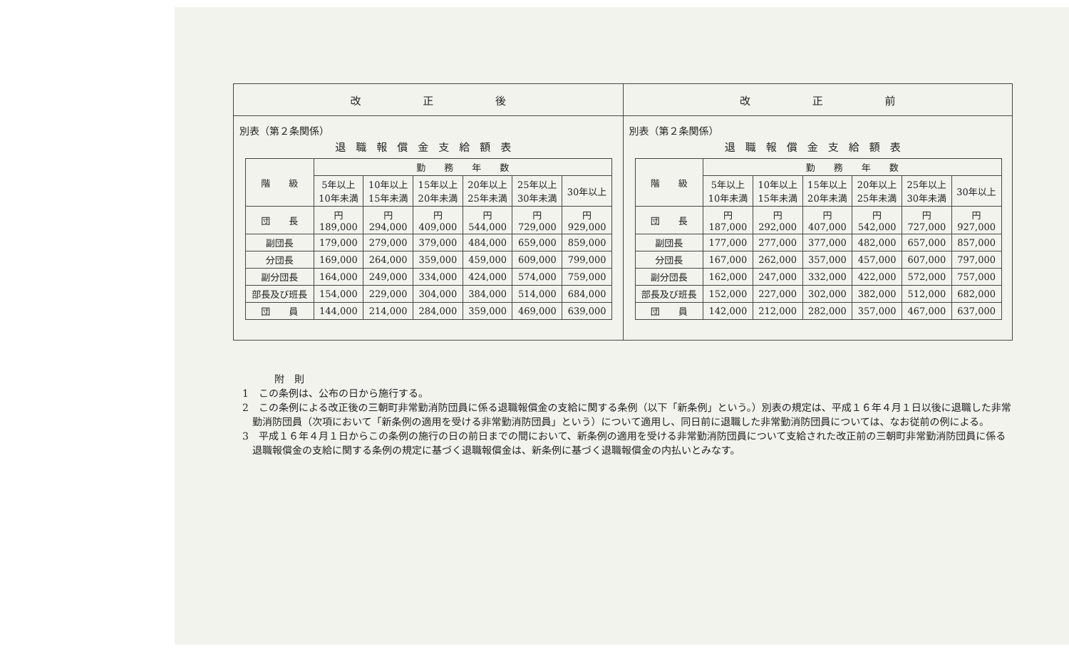改 正 後
別表（第２条関係）
退職報償金支給額表
| 階 級 | 勤 務 年 数 | | | | | |
| --- | --- | --- | --- | --- | --- | --- |
| | 5年以上 10年未満 | 10年以上 15年未満 | 15年以上 20年未満 | 20年以上 25年未満 | 25年以上 30年未満 | 30年以上 |
| 団 長 | 円 189,000 | 円 294,000 | 円 409,000 | 円 544,000 | 円 729,000 | 円 929,000 |
| 副団長 | 179,000 | 279,000 | 379,000 | 484,000 | 659,000 | 859,000 |
| 分団長 | 169,000 | 264,000 | 359,000 | 459,000 | 609,000 | 799,000 |
| 副分団長 | 164,000 | 249,000 | 334,000 | 424,000 | 574,000 | 759,000 |
| 部長及び班長 | 154,000 | 229,000 | 304,000 | 384,000 | 514,000 | 684,000 |
| 団 員 | 144,000 | 214,000 | 284,000 | 359,000 | 469,000 | 639,000 |
改 正 前
別表（第２条関係）
退職報償金支給額表
| 階 級 | 勤 務 年 数 | | | | | |
| --- | --- | --- | --- | --- | --- | --- |
| | 5年以上 10年未満 | 10年以上 15年未満 | 15年以上 20年未満 | 20年以上 25年未満 | 25年以上 30年未満 | 30年以上 |
| 団 長 | 円 187,000 | 円 292,000 | 円 407,000 | 円 542,000 | 円 727,000 | 円 927,000 |
| 副団長 | 177,000 | 277,000 | 377,000 | 482,000 | 657,000 | 857,000 |
| 分団長 | 167,000 | 262,000 | 357,000 | 457,000 | 607,000 | 797,000 |
| 副分団長 | 162,000 | 247,000 | 332,000 | 422,000 | 572,000 | 757,000 |
| 部長及び班長 | 152,000 | 227,000 | 302,000 | 382,000 | 512,000 | 682,000 |
| 団 員 | 142,000 | 212,000 | 282,000 | 357,000 | 467,000 | 637,000 |
附　則
1　この条例は、公布の日から施行する。
2　この条例による改正後の三朝町非常勤消防団員に係る退職報償金の支給に関する条例（以下「新条例」という。）別表の規定は、平成１６年４月１日以後に退職した非常勤消防団員（次項において「新条例の適用を受ける非常勤消防団員」という）について適用し、同日前に退職した非常勤消防団員については、なお従前の例による。
3　平成１６年４月１日からこの条例の施行の日の前日までの間において、新条例の適用を受ける非常勤消防団員について支給された改正前の三朝町非常勤消防団員に係る退職報償金の支給に関する条例の規定に基づく退職報償金は、新条例に基づく退職報償金の内払いとみなす。